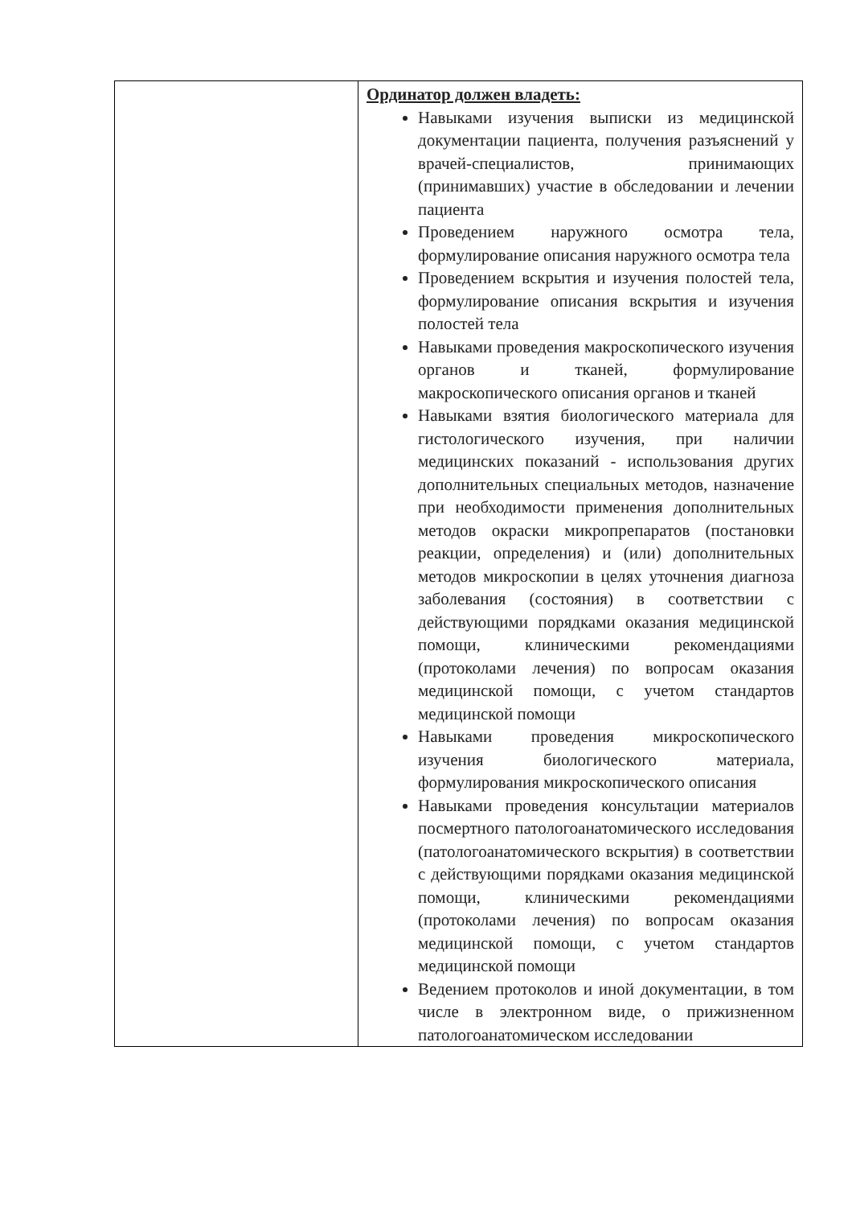| | Ординатор должен владеть: Навыками изучения выписки из медицинской документации пациента, получения разъяснений у врачей-специалистов, принимающих (принимавших) участие в обследовании и лечении пациента Проведением наружного осмотра тела, формулирование описания наружного осмотра тела Проведением вскрытия и изучения полостей тела, формулирование описания вскрытия и изучения полостей тела Навыками проведения макроскопического изучения органов и тканей, формулирование макроскопического описания органов и тканей Навыками взятия биологического материала для гистологического изучения, при наличии медицинских показаний - использования других дополнительных специальных методов, назначение при необходимости применения дополнительных методов окраски микропрепаратов (постановки реакции, определения) и (или) дополнительных методов микроскопии в целях уточнения диагноза заболевания (состояния) в соответствии с действующими порядками оказания медицинской помощи, клиническими рекомендациями (протоколами лечения) по вопросам оказания медицинской помощи, с учетом стандартов медицинской помощи Навыками проведения микроскопического изучения биологического материала, формулирования микроскопического описания Навыками проведения консультации материалов посмертного патологоанатомического исследования (патологоанатомического вскрытия) в соответствии с действующими порядками оказания медицинской помощи, клиническими рекомендациями (протоколами лечения) по вопросам оказания медицинской помощи, с учетом стандартов медицинской помощи Ведением протоколов и иной документации, в том числе в электронном виде, о прижизненном патологоанатомическом исследовании |